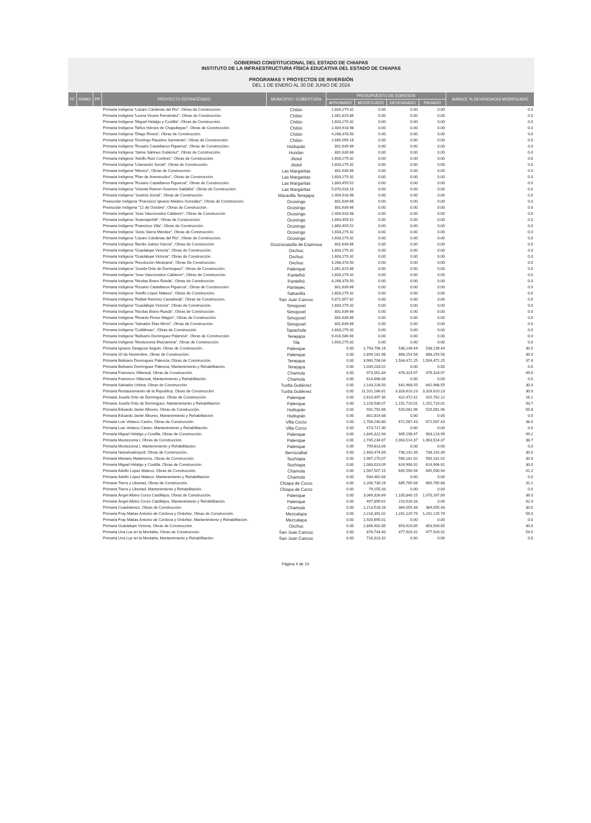GOBIERNO CONSTITUCIONAL DEL ESTADO DE CHIAPAS
INSTITUTO DE LA INFRAESTRUCTURA FÍSICA EDUCATIVA DEL ESTADO DE CHIAPAS
PROGRAMAS Y PROYECTOS DE INVERSIÓN
DEL 1 DE ENERO AL 30 DE JUNIO DE 2024
| FF | RAMO | PP | PROYECTO ESTRATÉGICO | MUNICIPIO / COBERTURA | PRESUPUESTO DE EGRESOS | | | | AVANCE % DEVENGADO/ MODIFICADO |
| --- | --- | --- | --- | --- | --- | --- | --- | --- | --- |
| | | | | | APROBADO | MODIFICADO | DEVENGADO | PAGADO | |
| | | | Primaria Indígena "Lázaro Cárdenas del Rio", Obras de Construcción. | Chilón | 1,603,279.32 | 0.00 | 0.00 | 0.00 | 0.0 |
| | | | Primaria Indígena "Leona Vicario Fernández", Obras de Construcción. | Chilón | 1,061,819.86 | 0.00 | 0.00 | 0.00 | 0.0 |
| | | | Primaria Indígena "Miguel Hidalgo y Costilla", Obras de Construcción. | Chilón | 1,603,279.32 | 0.00 | 0.00 | 0.00 | 0.0 |
| | | | Primaria Indígena "Niños Héroes de Chapultepec", Obras de Construcción. | Chilón | 2,404,918.98 | 0.00 | 0.00 | 0.00 | 0.0 |
| | | | Primaria Indígena "Diego Rivera", Obras de Construcción. | Chilón | 4,268,378.50 | 0.00 | 0.00 | 0.00 | 0.0 |
| | | | Primaria Indígena "Domingo Faustino Sarmiento", Obras de Construcción. | Chilón | 2,665,099.18 | 0.00 | 0.00 | 0.00 | 0.0 |
| | | | Primaria Indígena "Rosario Castellanos Figueroa", Obras de Construcción. | Huitiupán | 801,639.66 | 0.00 | 0.00 | 0.00 | 0.0 |
| | | | Primaria Indígena "Jaime Sabines Gutiérrez", Obras de Construcción. | Huixtán | 801,639.66 | 0.00 | 0.00 | 0.00 | 0.0 |
| | | | Primaria Indígena "Adolfo Ruiz Cortines", Obras de Construcción. | Jitotol | 1,603,279.32 | 0.00 | 0.00 | 0.00 | 0.0 |
| | | | Primaria Indígena "Liberación Social", Obras de Construcción. | Jitotol | 1,603,279.32 | 0.00 | 0.00 | 0.00 | 0.0 |
| | | | Primaria Indígena "México", Obras de Construcción. | Las Margaritas | 801,639.66 | 0.00 | 0.00 | 0.00 | 0.0 |
| | | | Primaria Indígena "Plan de Anenecuilco", Obras de Construcción. | Las Margaritas | 1,603,279.32 | 0.00 | 0.00 | 0.00 | 0.0 |
| | | | Primaria Indígena "Rosario Castellanos Figueroa", Obras de Construcción. | Las Margaritas | 1,863,459.52 | 0.00 | 0.00 | 0.00 | 0.0 |
| | | | Primaria Indígena "Vicente Ramon Guerrero Saldaña", Obras de Construcción. | Las Margaritas | 5,070,018.16 | 0.00 | 0.00 | 0.00 | 0.0 |
| | | | Primaria Indígena "Justicia Social", Obras de Construcción. | Maravilla Tenejapa | 2,404,918.98 | 0.00 | 0.00 | 0.00 | 0.0 |
| | | | Preescolar Indígena "Francisco Ignacio Madero González", Obras de Construcción. | Ocosingo | 801,639.66 | 0.00 | 0.00 | 0.00 | 0.0 |
| | | | Preescolar Indígena "12 de Octubre", Obras de Construcción. | Ocosingo | 801,639.66 | 0.00 | 0.00 | 0.00 | 0.0 |
| | | | Primaria Indígena "Jose Vasconcelos Calderón", Obras de Construcción. | Ocosingo | 2,404,918.98 | 0.00 | 0.00 | 0.00 | 0.0 |
| | | | Primaria Indígena "Acamapichtli", Obras de Construcción. | Ocosingo | 1,863,459.52 | 0.00 | 0.00 | 0.00 | 0.0 |
| | | | Primaria Indígena "Francisco Villa", Obras de Construcción. | Ocosingo | 1,863,459.52 | 0.00 | 0.00 | 0.00 | 0.0 |
| | | | Primaria Indígena "Justo Sierra Méndez", Obras de Construcción. | Ocosingo | 1,603,279.32 | 0.00 | 0.00 | 0.00 | 0.0 |
| | | | Primaria Indígena "Lázaro Cárdenas del Rio", Obras de Construcción. | Ocosingo | 1,603,279.32 | 0.00 | 0.00 | 0.00 | 0.0 |
| | | | Primaria Indígena "Benito Juárez García", Obras de Construcción. | Ocozocoautla de Espinosa | 801,639.66 | 0.00 | 0.00 | 0.00 | 0.0 |
| | | | Primaria Indígena "Guadalupe Victoria", Obras de Construcción. | Oxchuc | 1,603,279.32 | 0.00 | 0.00 | 0.00 | 0.0 |
| | | | Primaria Indígena "Guadalupe Victoria", Obras de Construcción. | Oxchuc | 1,603,279.32 | 0.00 | 0.00 | 0.00 | 0.0 |
| | | | Primaria Indígena "Revolución Mexicana", Obras De Construcción. | Oxchuc | 4,268,378.50 | 0.00 | 0.00 | 0.00 | 0.0 |
| | | | Primaria Indígena "Josefa Ortiz de Domínguez", Obras de Construcción. | Palenque | 1,061,819.86 | 0.00 | 0.00 | 0.00 | 0.0 |
| | | | Primaria Indígena "Jose Vasconcelos Calderón", Obras de Construcción. | Pantelhó | 1,603,279.32 | 0.00 | 0.00 | 0.00 | 0.0 |
| | | | Primaria Indígena "Nicolas Bravo Rueda", Obras de Construcción. | Pantelhó | 4,268,378.50 | 0.00 | 0.00 | 0.00 | 0.0 |
| | | | Primaria Indígena "Rosario Castellanos Figueroa", Obras de Construcción. | Pantepec | 801,639.66 | 0.00 | 0.00 | 0.00 | 0.0 |
| | | | Primaria Indígena "Adolfo López Mateos", Obras de Construcción. | Sabanilla | 1,603,279.32 | 0.00 | 0.00 | 0.00 | 0.0 |
| | | | Primaria Indígena "Rafael Ramírez Castañeda", Obras de Construcción. | San Juan Cancuc | 5,871,657.82 | 0.00 | 0.00 | 0.00 | 0.0 |
| | | | Primaria Indígena "Guadalupe Victoria", Obras de Construcción. | Simojovel | 1,603,279.32 | 0.00 | 0.00 | 0.00 | 0.0 |
| | | | Primaria Indígena "Nicolas Bravo Rueda", Obras de Construcción. | Simojovel | 801,639.66 | 0.00 | 0.00 | 0.00 | 0.0 |
| | | | Primaria Indígena "Ricardo Flores Magón", Obras de Construcción. | Simojovel | 801,639.66 | 0.00 | 0.00 | 0.00 | 0.0 |
| | | | Primaria Indígena "Salvador Diaz Mirón", Obras de Construcción. | Simojovel | 801,639.66 | 0.00 | 0.00 | 0.00 | 0.0 |
| | | | Primaria Indígena "Cuitláhuac", Obras de Construcción. | Tapachula | 1,603,279.32 | 0.00 | 0.00 | 0.00 | 0.0 |
| | | | Primaria Indígena "Belisario Domínguez Palencia", Obras de Construcción. | Tenejapa | 9,416,586.60 | 0.00 | 0.00 | 0.00 | 0.0 |
| | | | Primaria Indígena "Moctezuma Ilhuicamina", Obras de Construcción. | Tila | 1,603,279.32 | 0.00 | 0.00 | 0.00 | 0.0 |
| | | | Primaria Ignacio Zaragoza Seguin, Obras de Construcción. | Palenque | 0.00 | 1,793,798.16 | 538,139.44 | 538,139.44 | 30.0 |
| | | | Primaria 20 de Noviembre, Obras de Construcción. | Palenque | 0.00 | 2,894,181.96 | 868,254.58 | 868,254.58 | 30.0 |
| | | | Primaria Belisario Domínguez Palencia, Obras de Construcción. | Tenejapa | 0.00 | 3,980,704.04 | 1,504,472.25 | 1,504,472.25 | 37.8 |
| | | | Primaria Belisario Domínguez Palencia, Mantenimiento y Rehabilitación. | Tenejapa | 0.00 | 1,034,203.52 | 0.00 | 0.00 | 0.0 |
| | | | Primaria Francisco Villarreal, Obras de Construcción. | Chamula | 0.00 | 973,051.84 | 476,324.97 | 476,324.97 | 49.0 |
| | | | Primaria Francisco Villarreal, Mantenimiento y Rehabilitación. | Chamula | 0.00 | 614,698.06 | 0.00 | 0.00 | 0.0 |
| | | | Primaria Salvador Urbina, Obras de Construcción. | Tuxtla Gutiérrez | 0.00 | 2,143,228.50 | 642,968.55 | 642,968.55 | 30.0 |
| | | | Primaria Restauramiento de la Republica, Obras de Construcción. | Tuxtla Gutiérrez | 0.00 | 11,101,166.81 | 3,328,610.23 | 3,328,610.23 | 30.0 |
| | | | Primaria Josefa Ortiz de Domínguez, Obras de Construcción. | Palenque | 0.00 | 2,610,497.35 | 422,472.41 | 415,762.12 | 16.2 |
| | | | Primaria Josefa Ortiz de Domínguez, Mantenimiento y Rehabilitación. | Palenque | 0.00 | 1,228,536.07 | 1,151,710.01 | 1,151,710.01 | 93.7 |
| | | | Primaria Eduardo Javier Albores, Obras de Construcción. | Huitiupán | 0.00 | 931,791.66 | 520,081.96 | 520,081.96 | 55.8 |
| | | | Primaria Eduardo Javier Albores, Mantenimiento y Rehabilitación. | Huitiupán | 0.00 | 801,814.88 | 0.00 | 0.00 | 0.0 |
| | | | Primaria Luis Velasco Castro, Obras de Construcción. | Villa Corzo | 0.00 | 1,768,240.80 | 672,587.43 | 672,587.43 | 38.0 |
| | | | Primaria Luis Velasco Castro, Mantenimiento y Rehabilitación. | Villa Corzo | 0.00 | 473,717.30 | 0.00 | 0.00 | 0.0 |
| | | | Primaria Miguel Hidalgo y Costilla, Obras de Construcción. | Palenque | 0.00 | 1,840,322.94 | 905,198.47 | 903,123.99 | 49.2 |
| | | | Primaria Moctezuma I, Obras de Construcción. | Palenque | 0.00 | 2,745,234.87 | 1,063,514.37 | 1,063,514.37 | 38.7 |
| | | | Primaria Moctezuma I, Mantenimiento y Rehabilitación. | Palenque | 0.00 | 799,813.06 | 0.00 | 0.00 | 0.0 |
| | | | Primaria Netzahualcóyotl, Obras de Construcción. | Berriozábal | 0.00 | 2,460,474.69 | 738,142.39 | 738,142.39 | 30.0 |
| | | | Primaria Mariano Matamoros, Obras de Construcción. | Suchiapa | 0.00 | 1,967,270.07 | 590,181.02 | 590,181.02 | 30.0 |
| | | | Primaria Miguel Hidalgo y Costilla, Obras de Construcción. | Suchiapa | 0.00 | 2,083,023.09 | 624,906.92 | 624,906.92 | 30.0 |
| | | | Primaria Adolfo López Mateos, Obras de Construcción. | Chamula | 0.00 | 1,567,507.15 | 645,590.94 | 645,590.94 | 41.2 |
| | | | Primaria Adolfo López Mateos, Mantenimiento y Rehabilitación. | Chamula | 0.00 | 584,462.66 | 0.00 | 0.00 | 0.0 |
| | | | Primaria Tierra y Libertad, Obras de Construcción. | Chiapa de Corzo | 0.00 | 2,206,730.29 | 685,765.68 | 685,765.68 | 31.1 |
| | | | Primaria Tierra y Libertad, Mantenimiento y Rehabilitación. | Chiapa de Corzo | 0.00 | 79,155.33 | 0.00 | 0.00 | 0.0 |
| | | | Primaria Ángel Albino Corzo Castillejos, Obras de Construcción. | Palenque | 0.00 | 3,069,326.69 | 1,105,840.15 | 1,070,167.89 | 36.0 |
| | | | Primaria Ángel Albino Corzo Castillejos, Mantenimiento y Rehabilitación. | Palenque | 0.00 | 497,899.61 | 210,926.33 | 0.00 | 42.4 |
| | | | Primaria Cuauhtémoc, Obras de Construcción. | Chamula | 0.00 | 1,213,518.28 | 364,055.48 | 364,055.48 | 30.0 |
| | | | Primaria Fray Matías Antonio de Córdova y Ordoñez, Obras de Construcción. | Mezcalapa | 0.00 | 2,216,391.02 | 1,241,125.79 | 1,241,125.79 | 56.0 |
| | | | Primaria Fray Matías Antonio de Córdova y Ordoñez, Mantenimiento y Rehabilitación. | Mezcalapa | 0.00 | 1,920,695.01 | 0.00 | 0.00 | 0.0 |
| | | | Primaria Guadalupe Victoria, Obras de Construcción. | Oxchuc | 0.00 | 2,846,402.85 | 853,920.85 | 853,920.85 | 30.0 |
| | | | Primaria Una Luz en la Montaña, Obras de Construcción. | San Juan Cancuc | 0.00 | 876,744.40 | 477,920.31 | 477,920.31 | 54.5 |
| | | | Primaria Una Luz en la Montaña, Mantenimiento y Rehabilitación. | San Juan Cancuc | 0.00 | 716,323.32 | 0.00 | 0.00 | 0.0 |
Página 4 de 10